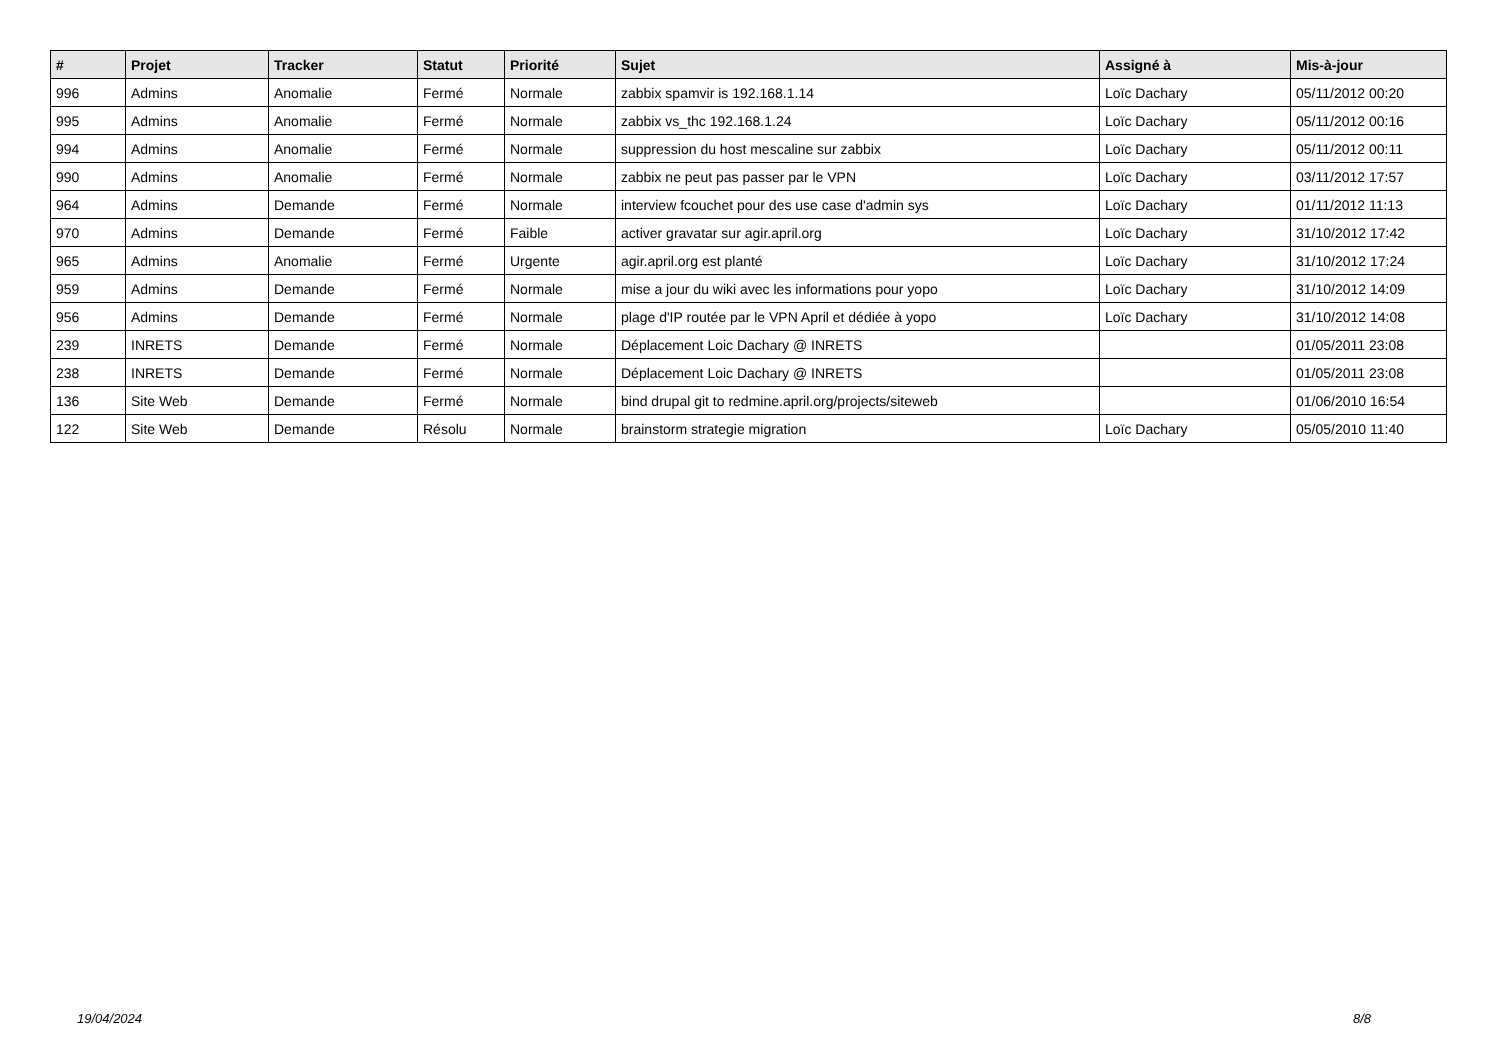| # | Projet | Tracker | Statut | Priorité | Sujet | Assigné à | Mis-à-jour |
| --- | --- | --- | --- | --- | --- | --- | --- |
| 996 | Admins | Anomalie | Fermé | Normale | zabbix spamvir is 192.168.1.14 | Loïc Dachary | 05/11/2012 00:20 |
| 995 | Admins | Anomalie | Fermé | Normale | zabbix vs_thc 192.168.1.24 | Loïc Dachary | 05/11/2012 00:16 |
| 994 | Admins | Anomalie | Fermé | Normale | suppression du host mescaline sur zabbix | Loïc Dachary | 05/11/2012 00:11 |
| 990 | Admins | Anomalie | Fermé | Normale | zabbix ne peut pas passer par le VPN | Loïc Dachary | 03/11/2012 17:57 |
| 964 | Admins | Demande | Fermé | Normale | interview fcouchet pour des use case d'admin sys | Loïc Dachary | 01/11/2012 11:13 |
| 970 | Admins | Demande | Fermé | Faible | activer gravatar sur agir.april.org | Loïc Dachary | 31/10/2012 17:42 |
| 965 | Admins | Anomalie | Fermé | Urgente | agir.april.org est planté | Loïc Dachary | 31/10/2012 17:24 |
| 959 | Admins | Demande | Fermé | Normale | mise a jour du wiki avec les informations pour yopo | Loïc Dachary | 31/10/2012 14:09 |
| 956 | Admins | Demande | Fermé | Normale | plage d'IP routée par le VPN April et dédiée à yopo | Loïc Dachary | 31/10/2012 14:08 |
| 239 | INRETS | Demande | Fermé | Normale | Déplacement Loic Dachary @ INRETS | | 01/05/2011 23:08 |
| 238 | INRETS | Demande | Fermé | Normale | Déplacement Loic Dachary @ INRETS | | 01/05/2011 23:08 |
| 136 | Site Web | Demande | Fermé | Normale | bind drupal git to redmine.april.org/projects/siteweb | | 01/06/2010 16:54 |
| 122 | Site Web | Demande | Résolu | Normale | brainstorm strategie migration | Loïc Dachary | 05/05/2010 11:40 |
19/04/2024 8/8